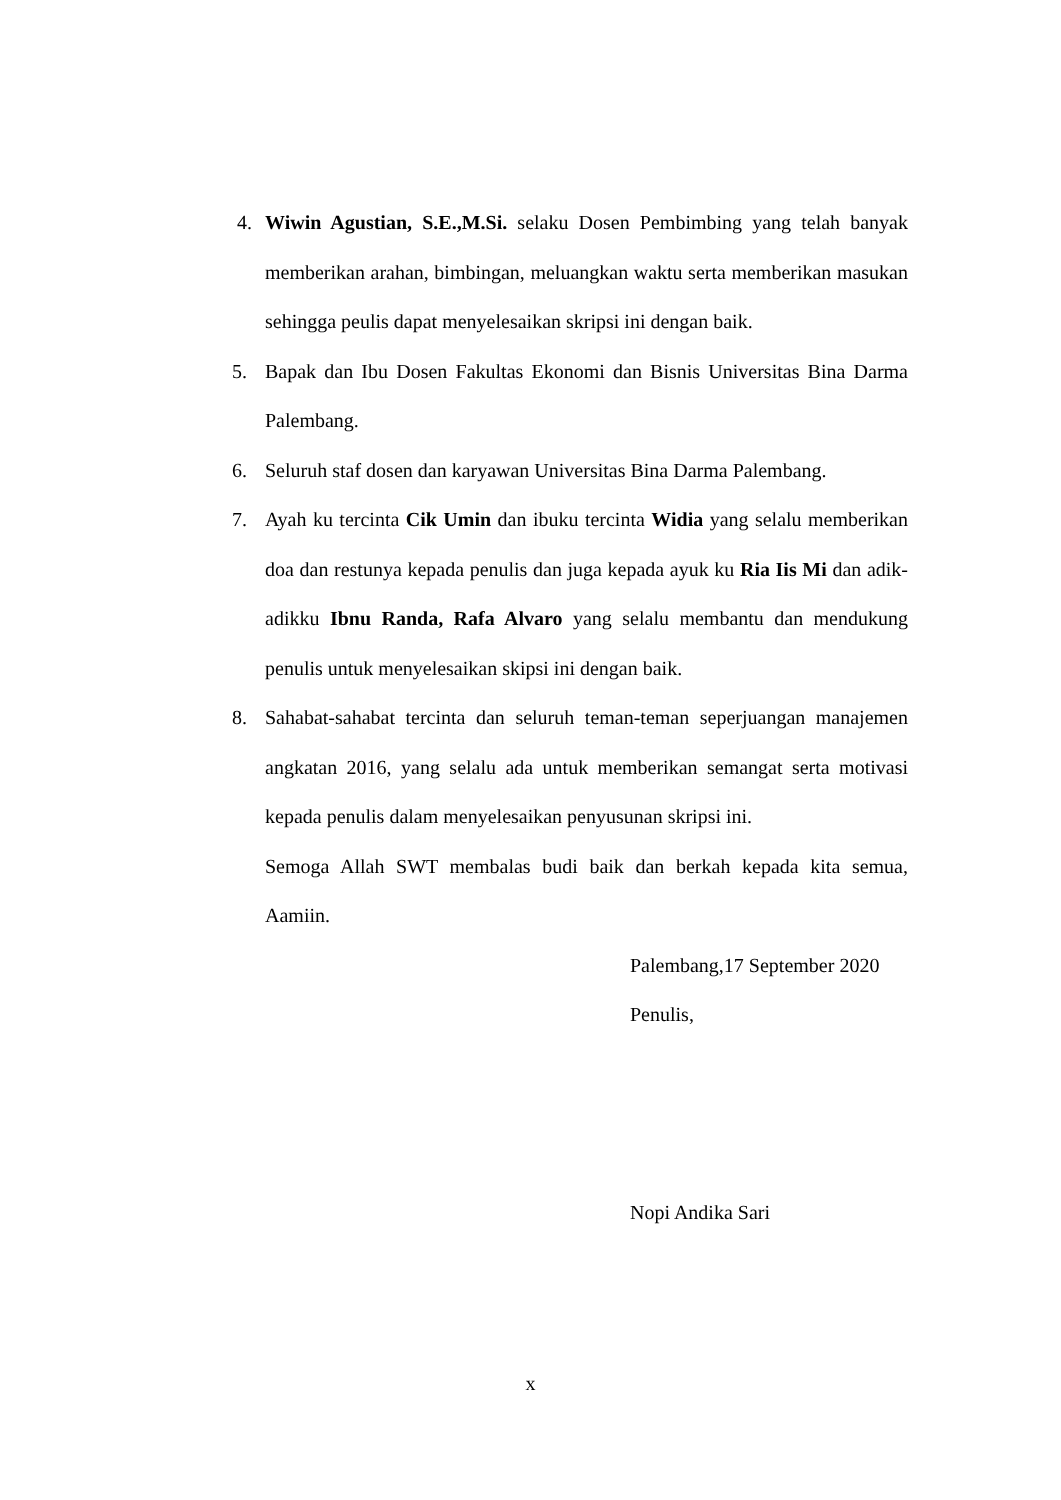4. Wiwin Agustian, S.E.,M.Si. selaku Dosen Pembimbing yang telah banyak memberikan arahan, bimbingan, meluangkan waktu serta memberikan masukan sehingga peulis dapat menyelesaikan skripsi ini dengan baik.
5. Bapak dan Ibu Dosen Fakultas Ekonomi dan Bisnis Universitas Bina Darma Palembang.
6. Seluruh staf dosen dan karyawan Universitas Bina Darma Palembang.
7. Ayah ku tercinta Cik Umin dan ibuku tercinta Widia yang selalu memberikan doa dan restunya kepada penulis dan juga kepada ayuk ku Ria Iis Mi dan adik-adikku Ibnu Randa, Rafa Alvaro yang selalu membantu dan mendukung penulis untuk menyelesaikan skipsi ini dengan baik.
8. Sahabat-sahabat tercinta dan seluruh teman-teman seperjuangan manajemen angkatan 2016, yang selalu ada untuk memberikan semangat serta motivasi kepada penulis dalam menyelesaikan penyusunan skripsi ini.
Semoga Allah SWT membalas budi baik dan berkah kepada kita semua, Aamiin.
Palembang,17 September 2020
Penulis,
Nopi Andika Sari
x